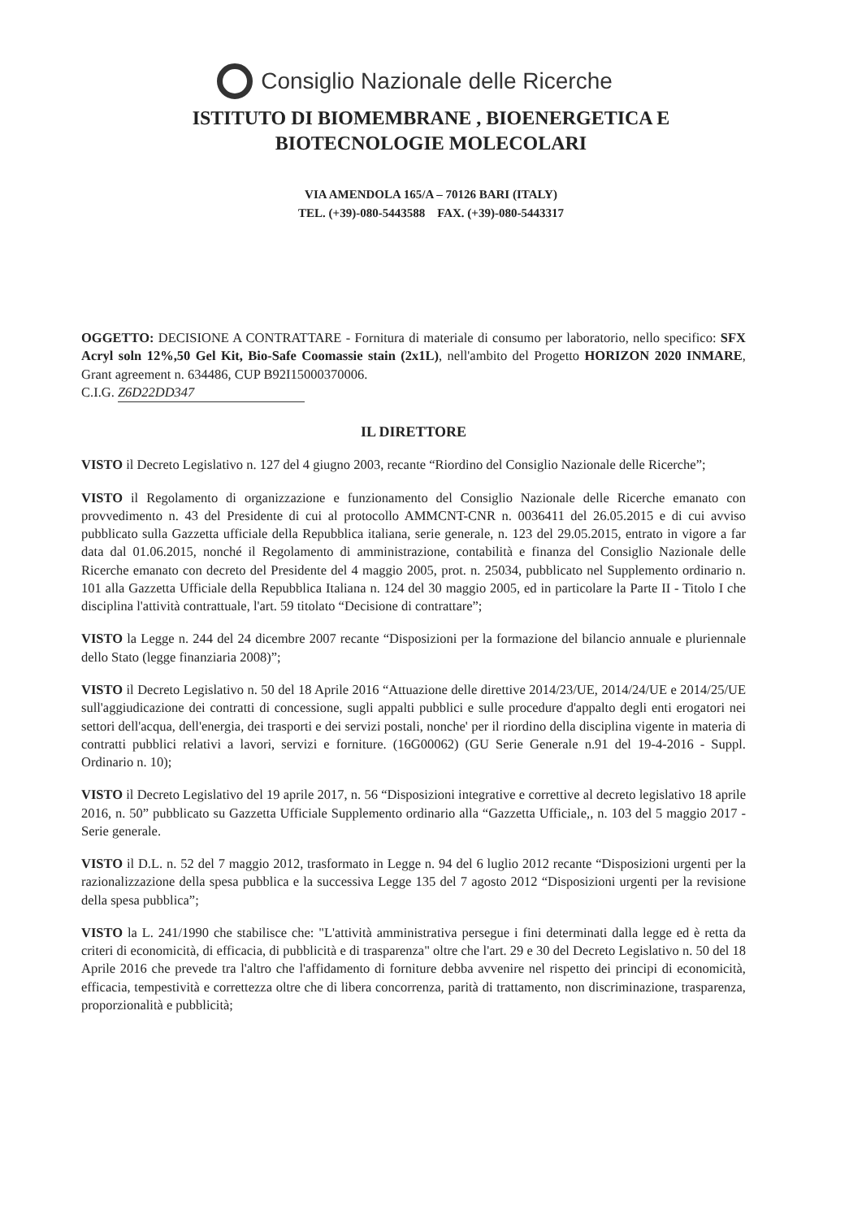Consiglio Nazionale delle Ricerche
ISTITUTO DI BIOMEMBRANE , BIOENERGETICA E
BIOTECNOLOGIE MOLECOLARI
VIA AMENDOLA 165/A – 70126 BARI (ITALY)
TEL. (+39)-080-5443588 FAX. (+39)-080-5443317
OGGETTO: DECISIONE A CONTRATTARE - Fornitura di materiale di consumo per laboratorio, nello specifico: SFX Acryl soln 12%,50 Gel Kit, Bio-Safe Coomassie stain (2x1L), nell'ambito del Progetto HORIZON 2020 INMARE, Grant agreement n. 634486, CUP B92I15000370006.
C.I.G. Z6D22DD347
IL DIRETTORE
VISTO il Decreto Legislativo n. 127 del 4 giugno 2003, recante “Riordino del Consiglio Nazionale delle Ricerche”;
VISTO il Regolamento di organizzazione e funzionamento del Consiglio Nazionale delle Ricerche emanato con provvedimento n. 43 del Presidente di cui al protocollo AMMCNT-CNR n. 0036411 del 26.05.2015 e di cui avviso pubblicato sulla Gazzetta ufficiale della Repubblica italiana, serie generale, n. 123 del 29.05.2015, entrato in vigore a far data dal 01.06.2015, nonché il Regolamento di amministrazione, contabilità e finanza del Consiglio Nazionale delle Ricerche emanato con decreto del Presidente del 4 maggio 2005, prot. n. 25034, pubblicato nel Supplemento ordinario n. 101 alla Gazzetta Ufficiale della Repubblica Italiana n. 124 del 30 maggio 2005, ed in particolare la Parte II - Titolo I che disciplina l'attività contrattuale, l'art. 59 titolato “Decisione di contrattare”;
VISTO la Legge n. 244 del 24 dicembre 2007 recante “Disposizioni per la formazione del bilancio annuale e pluriennale dello Stato (legge finanziaria 2008)”;
VISTO il Decreto Legislativo n. 50 del 18 Aprile 2016 “Attuazione delle direttive 2014/23/UE, 2014/24/UE e 2014/25/UE sull'aggiudicazione dei contratti di concessione, sugli appalti pubblici e sulle procedure d'appalto degli enti erogatori nei settori dell'acqua, dell'energia, dei trasporti e dei servizi postali, nonche' per il riordino della disciplina vigente in materia di contratti pubblici relativi a lavori, servizi e forniture. (16G00062) (GU Serie Generale n.91 del 19-4-2016 - Suppl. Ordinario n. 10);
VISTO il Decreto Legislativo del 19 aprile 2017, n. 56 “Disposizioni integrative e correttive al decreto legislativo 18 aprile 2016, n. 50” pubblicato su Gazzetta Ufficiale Supplemento ordinario alla “Gazzetta Ufficiale,, n. 103 del 5 maggio 2017 - Serie generale.
VISTO il D.L. n. 52 del 7 maggio 2012, trasformato in Legge n. 94 del 6 luglio 2012 recante “Disposizioni urgenti per la razionalizzazione della spesa pubblica e la successiva Legge 135 del 7 agosto 2012 “Disposizioni urgenti per la revisione della spesa pubblica”;
VISTO la L. 241/1990 che stabilisce che: "L'attività amministrativa persegue i fini determinati dalla legge ed è retta da criteri di economicità, di efficacia, di pubblicità e di trasparenza" oltre che l'art. 29 e 30 del Decreto Legislativo n. 50 del 18 Aprile 2016 che prevede tra l'altro che l'affidamento di forniture debba avvenire nel rispetto dei principi di economicità, efficacia, tempestività e correttezza oltre che di libera concorrenza, parità di trattamento, non discriminazione, trasparenza, proporzionalità e pubblicità;